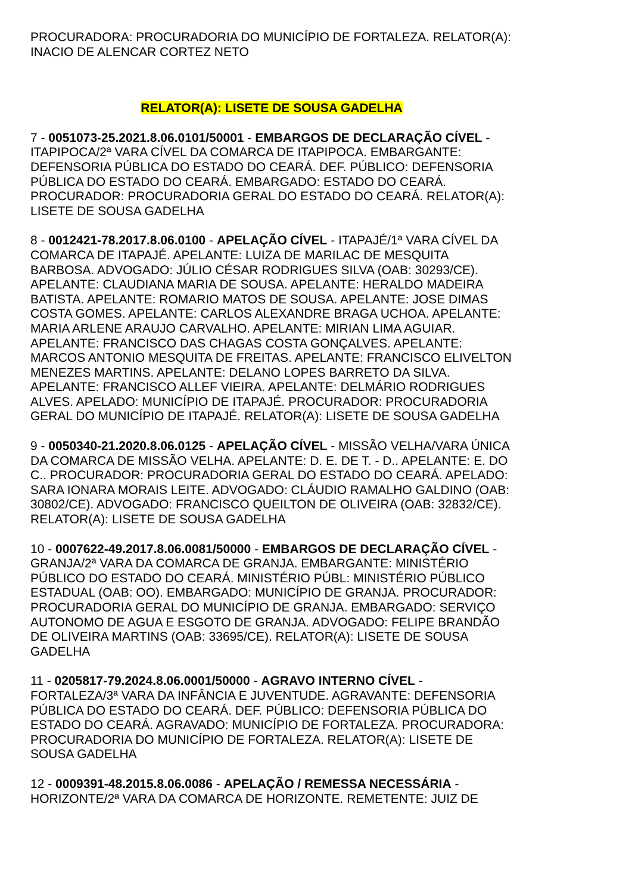PROCURADORA: PROCURADORIA DO MUNICÍPIO DE FORTALEZA. RELATOR(A): INACIO DE ALENCAR CORTEZ NETO
RELATOR(A): LISETE DE SOUSA GADELHA
7 - 0051073-25.2021.8.06.0101/50001 - EMBARGOS DE DECLARAÇÃO CÍVEL - ITAPIPOCA/2ª VARA CÍVEL DA COMARCA DE ITAPIPOCA. EMBARGANTE: DEFENSORIA PÚBLICA DO ESTADO DO CEARÁ. DEF. PÚBLICO: DEFENSORIA PÚBLICA DO ESTADO DO CEARÁ. EMBARGADO: ESTADO DO CEARÁ. PROCURADOR: PROCURADORIA GERAL DO ESTADO DO CEARÁ. RELATOR(A): LISETE DE SOUSA GADELHA
8 - 0012421-78.2017.8.06.0100 - APELAÇÃO CÍVEL - ITAPAJÉ/1ª VARA CÍVEL DA COMARCA DE ITAPAJÉ. APELANTE: LUIZA DE MARILAC DE MESQUITA BARBOSA. ADVOGADO: JÚLIO CÉSAR RODRIGUES SILVA (OAB: 30293/CE). APELANTE: CLAUDIANA MARIA DE SOUSA. APELANTE: HERALDO MADEIRA BATISTA. APELANTE: ROMARIO MATOS DE SOUSA. APELANTE: JOSE DIMAS COSTA GOMES. APELANTE: CARLOS ALEXANDRE BRAGA UCHOA. APELANTE: MARIA ARLENE ARAUJO CARVALHO. APELANTE: MIRIAN LIMA AGUIAR. APELANTE: FRANCISCO DAS CHAGAS COSTA GONÇALVES. APELANTE: MARCOS ANTONIO MESQUITA DE FREITAS. APELANTE: FRANCISCO ELIVELTON MENEZES MARTINS. APELANTE: DELANO LOPES BARRETO DA SILVA. APELANTE: FRANCISCO ALLEF VIEIRA. APELANTE: DELMÁRIO RODRIGUES ALVES. APELADO: MUNICÍPIO DE ITAPAJÉ. PROCURADOR: PROCURADORIA GERAL DO MUNICÍPIO DE ITAPAJÉ. RELATOR(A): LISETE DE SOUSA GADELHA
9 - 0050340-21.2020.8.06.0125 - APELAÇÃO CÍVEL - MISSÃO VELHA/VARA ÚNICA DA COMARCA DE MISSÃO VELHA. APELANTE: D. E. DE T. - D.. APELANTE: E. DO C.. PROCURADOR: PROCURADORIA GERAL DO ESTADO DO CEARÁ. APELADO: SARA IONARA MORAIS LEITE. ADVOGADO: CLÁUDIO RAMALHO GALDINO (OAB: 30802/CE). ADVOGADO: FRANCISCO QUEILTON DE OLIVEIRA (OAB: 32832/CE). RELATOR(A): LISETE DE SOUSA GADELHA
10 - 0007622-49.2017.8.06.0081/50000 - EMBARGOS DE DECLARAÇÃO CÍVEL - GRANJA/2ª VARA DA COMARCA DE GRANJA. EMBARGANTE: MINISTÉRIO PÚBLICO DO ESTADO DO CEARÁ. MINISTÉRIO PÚBL: MINISTÉRIO PÚBLICO ESTADUAL (OAB: OO). EMBARGADO: MUNICÍPIO DE GRANJA. PROCURADOR: PROCURADORIA GERAL DO MUNICÍPIO DE GRANJA. EMBARGADO: SERVIÇO AUTONOMO DE AGUA E ESGOTO DE GRANJA. ADVOGADO: FELIPE BRANDÃO DE OLIVEIRA MARTINS (OAB: 33695/CE). RELATOR(A): LISETE DE SOUSA GADELHA
11 - 0205817-79.2024.8.06.0001/50000 - AGRAVO INTERNO CÍVEL - FORTALEZA/3ª VARA DA INFÂNCIA E JUVENTUDE. AGRAVANTE: DEFENSORIA PÚBLICA DO ESTADO DO CEARÁ. DEF. PÚBLICO: DEFENSORIA PÚBLICA DO ESTADO DO CEARÁ. AGRAVADO: MUNICÍPIO DE FORTALEZA. PROCURADORA: PROCURADORIA DO MUNICÍPIO DE FORTALEZA. RELATOR(A): LISETE DE SOUSA GADELHA
12 - 0009391-48.2015.8.06.0086 - APELAÇÃO / REMESSA NECESSÁRIA - HORIZONTE/2ª VARA DA COMARCA DE HORIZONTE. REMETENTE: JUIZ DE